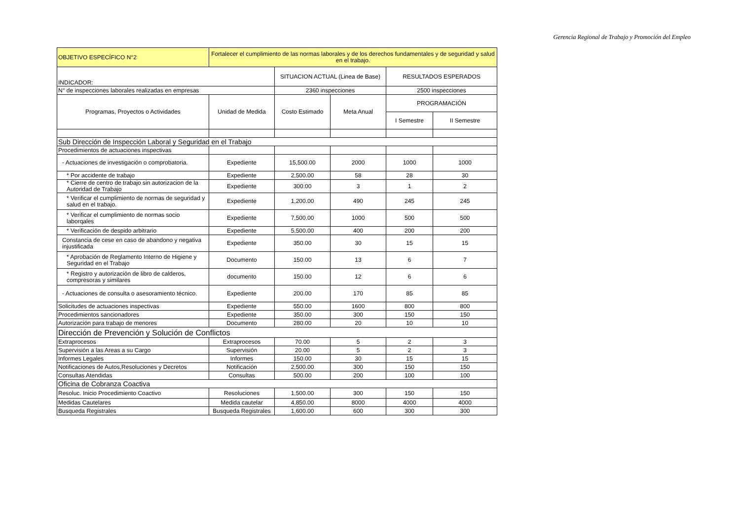Gerencia Regional de Trabajo y Promoción del Empleo
| OBJETIVO ESPECÍFICO N°2 | Fortalecer el cumplimiento de las normas laborales y de los derechos fundamentales y de seguridad y salud en el trabajo. | | | | |
| INDICADOR: | | SITUACION ACTUAL (Linea de Base) | | RESULTADOS ESPERADOS | |
| N° de inspecciones laborales realizadas en empresas | | 2360 inspecciones | | 2500 inspecciones | |
| Programas, Proyectos o Actividades | Unidad de Medida | Costo Estimado | Meta Anual | PROGRAMACIÓN | |
| | | | | I Semestre | II Semestre |
| Sub Dirección de Inspección Laboral y Seguridad en el Trabajo | | | | | |
| Procedimientos de actuaciones inspectivas | | | | | |
| - Actuaciones de investigación o comprobatoria. | Expediente | 15,500.00 | 2000 | 1000 | 1000 |
| * Por accidente de trabajo | Expediente | 2,500.00 | 58 | 28 | 30 |
| * Cierre de centro de trabajo sin autorizacion de la Autoridad de Trabajo | Expediente | 300.00 | 3 | 1 | 2 |
| * Verificar el cumplimiento de normas de seguridad y salud en el trabajo. | Expediente | 1,200.00 | 490 | 245 | 245 |
| * Verificar el cumplimiento de normas socio laborqales | Expediente | 7,500.00 | 1000 | 500 | 500 |
| * Verificación de despido arbitrario | Expediente | 5,500.00 | 400 | 200 | 200 |
| Constancia de cese en caso de abandono y negativa injustificada | Expediente | 350.00 | 30 | 15 | 15 |
| * Aprobación de Reglamento Interno de Higiene y Seguridad en el Trabajo | Documento | 150.00 | 13 | 6 | 7 |
| * Registro y autorización de libro de calderos, compresoras y similares | documento | 150.00 | 12 | 6 | 6 |
| - Actuaciones de consulta o asesoramiento técnico. | Expediente | 200.00 | 170 | 85 | 85 |
| Solicitudes de actuaciones inspectivas | Expediente | 550.00 | 1600 | 800 | 800 |
| Procedimientos sancionadores | Expediente | 350.00 | 300 | 150 | 150 |
| Autorización para trabajo de menores | Documento | 280.00 | 20 | 10 | 10 |
| Dirección de Prevención y Solución de Conflictos | | | | | |
| Extraprocesos | Extraprocesos | 70.00 | 5 | 2 | 3 |
| Supervisión a las Areas a su Cargo | Supervisión | 20.00 | 5 | 2 | 3 |
| Informes Legales | Informes | 150.00 | 30 | 15 | 15 |
| Notificaciones de Autos,Resoluciones y Decretos | Notificación | 2,500.00 | 300 | 150 | 150 |
| Consultas Atendidas | Consultas | 500.00 | 200 | 100 | 100 |
| Oficina de Cobranza Coactiva | | | | | |
| Resoluc. Inicio Procedimiento Coactivo | Resoluciones | 1,500.00 | 300 | 150 | 150 |
| Medidas Cautelares | Medida cautelar | 4,850.00 | 8000 | 4000 | 4000 |
| Busqueda Registrales | Busqueda Registrales | 1,600.00 | 600 | 300 | 300 |